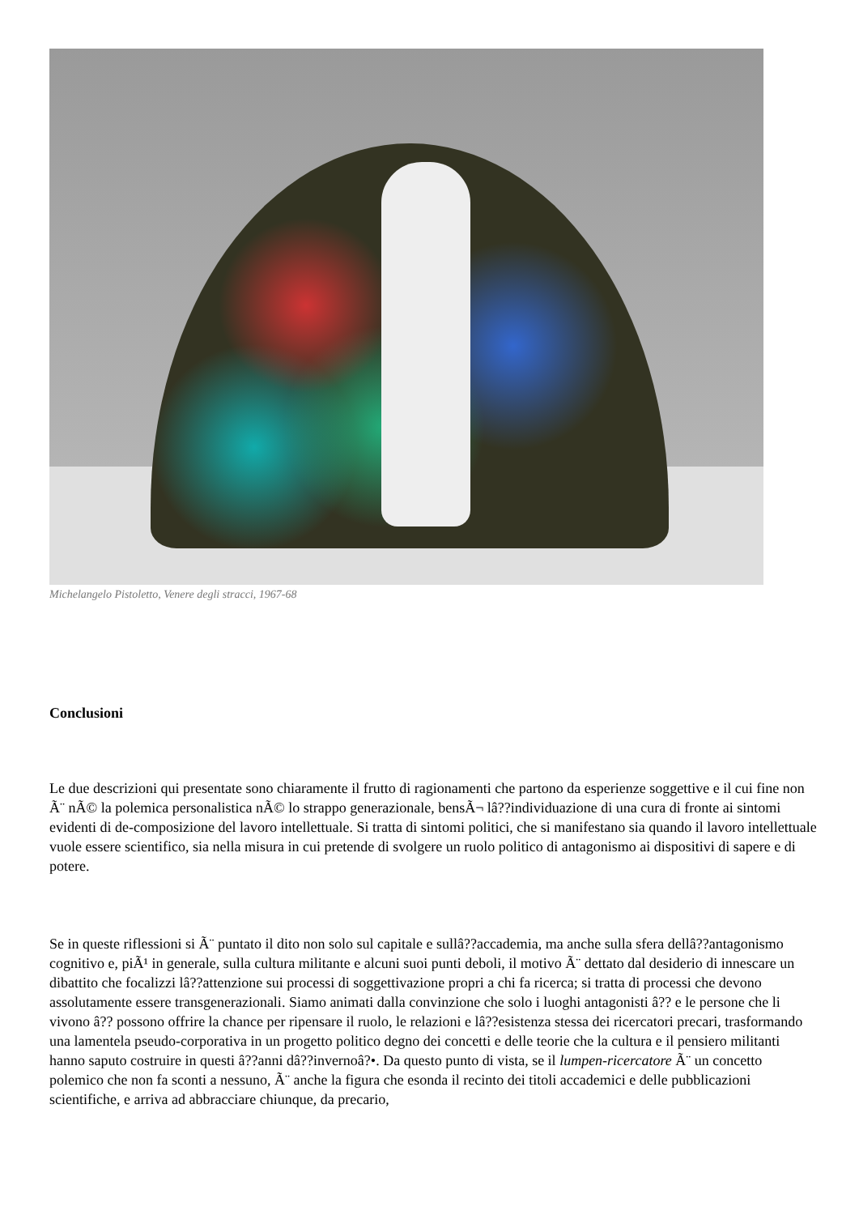Michelangelo Pistoletto, Venere degli stracci, 1967-68
Conclusioni
Le due descrizioni qui presentate sono chiaramente il frutto di ragionamenti che partono da esperienze soggettive e il cui fine non Ã¨ nÃ© la polemica personalistica nÃ© lo strappo generazionale, bensÃ¬ lâ??individuazione di una cura di fronte ai sintomi evidenti di de-composizione del lavoro intellettuale. Si tratta di sintomi politici, che si manifestano sia quando il lavoro intellettuale vuole essere scientifico, sia nella misura in cui pretende di svolgere un ruolo politico di antagonismo ai dispositivi di sapere e di potere.
Se in queste riflessioni si Ã¨ puntato il dito non solo sul capitale e sullâ??accademia, ma anche sulla sfera dellâ??antagonismo cognitivo e, piÃ¹ in generale, sulla cultura militante e alcuni suoi punti deboli, il motivo Ã¨ dettato dal desiderio di innescare un dibattito che focalizzi lâ??attenzione sui processi di soggettivazione propri a chi fa ricerca; si tratta di processi che devono assolutamente essere transgenerazionali. Siamo animati dalla convinzione che solo i luoghi antagonisti â?? e le persone che li vivono â?? possono offrire la chance per ripensare il ruolo, le relazioni e lâ??esistenza stessa dei ricercatori precari, trasformando una lamentela pseudo-corporativa in un progetto politico degno dei concetti e delle teorie che la cultura e il pensiero militanti hanno saputo costruire in questi â??anni dâ??invernoâ?•. Da questo punto di vista, se il lumpen-ricercatore Ã¨ un concetto polemico che non fa sconti a nessuno, Ã¨ anche la figura che esonda il recinto dei titoli accademici e delle pubblicazioni scientifiche, e arriva ad abbracciare chiunque, da precario,